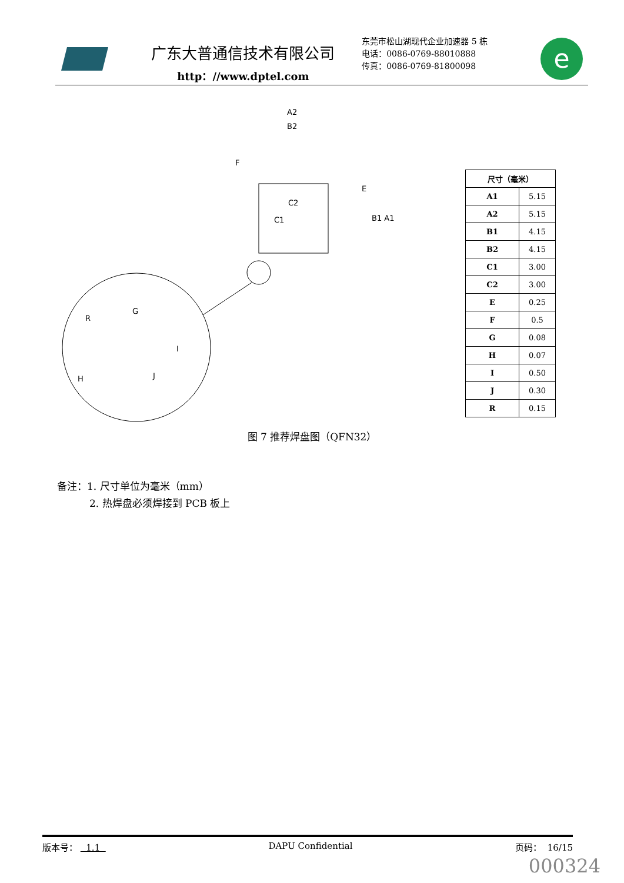广东大普通信技术有限公司
http：//www.dptel.com
东莞市松山湖现代企业加速器 5 栋
电话：0086-0769-88010888
传真：0086-0769-81800098
e
A2
B2
F
E
C2
C1
B1 A1
R
G
I
J
H
| 尺寸（毫米） | |
| --- | --- |
| A1 | 5.15 |
| A2 | 5.15 |
| B1 | 4.15 |
| B2 | 4.15 |
| C1 | 3.00 |
| C2 | 3.00 |
| E | 0.25 |
| F | 0.5 |
| G | 0.08 |
| H | 0.07 |
| I | 0.50 |
| J | 0.30 |
| R | 0.15 |
图 7 推荐焊盘图（QFN32）
备注：1. 尺寸单位为毫米（mm）
2. 热焊盘必须焊接到 PCB 板上
版本号： 1.1 DAPU Confidential 页码： 16/15
000324